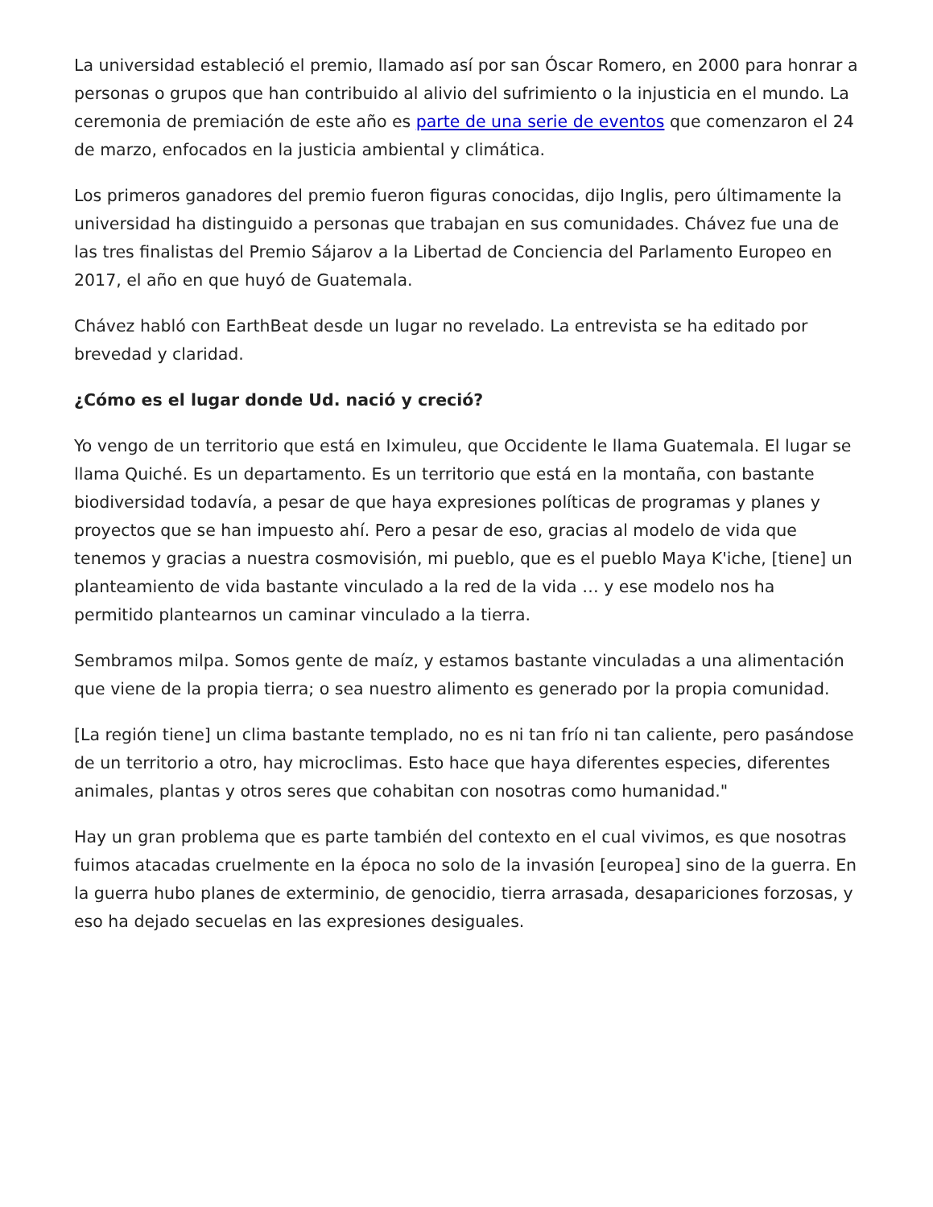La universidad estableció el premio, llamado así por san Óscar Romero, en 2000 para honrar a personas o grupos que han contribuido al alivio del sufrimiento o la injusticia en el mundo. La ceremonia de premiación de este año es parte de una serie de eventos que comenzaron el 24 de marzo, enfocados en la justicia ambiental y climática.
Los primeros ganadores del premio fueron figuras conocidas, dijo Inglis, pero últimamente la universidad ha distinguido a personas que trabajan en sus comunidades. Chávez fue una de las tres finalistas del Premio Sájarov a la Libertad de Conciencia del Parlamento Europeo en 2017, el año en que huyó de Guatemala.
Chávez habló con EarthBeat desde un lugar no revelado. La entrevista se ha editado por brevedad y claridad.
¿Cómo es el lugar donde Ud. nació y creció?
Yo vengo de un territorio que está en Iximuleu, que Occidente le llama Guatemala. El lugar se llama Quiché. Es un departamento. Es un territorio que está en la montaña, con bastante biodiversidad todavía, a pesar de que haya expresiones políticas de programas y planes y proyectos que se han impuesto ahí. Pero a pesar de eso, gracias al modelo de vida que tenemos y gracias a nuestra cosmovisión, mi pueblo, que es el pueblo Maya K'iche, [tiene] un planteamiento de vida bastante vinculado a la red de la vida … y ese modelo nos ha permitido plantearnos un caminar vinculado a la tierra.
Sembramos milpa. Somos gente de maíz, y estamos bastante vinculadas a una alimentación que viene de la propia tierra; o sea nuestro alimento es generado por la propia comunidad.
[La región tiene] un clima bastante templado, no es ni tan frío ni tan caliente, pero pasándose de un territorio a otro, hay microclimas. Esto hace que haya diferentes especies, diferentes animales, plantas y otros seres que cohabitan con nosotras como humanidad."
Hay un gran problema que es parte también del contexto en el cual vivimos, es que nosotras fuimos atacadas cruelmente en la época no solo de la invasión [europea] sino de la guerra. En la guerra hubo planes de exterminio, de genocidio, tierra arrasada, desapariciones forzosas, y eso ha dejado secuelas en las expresiones desiguales.